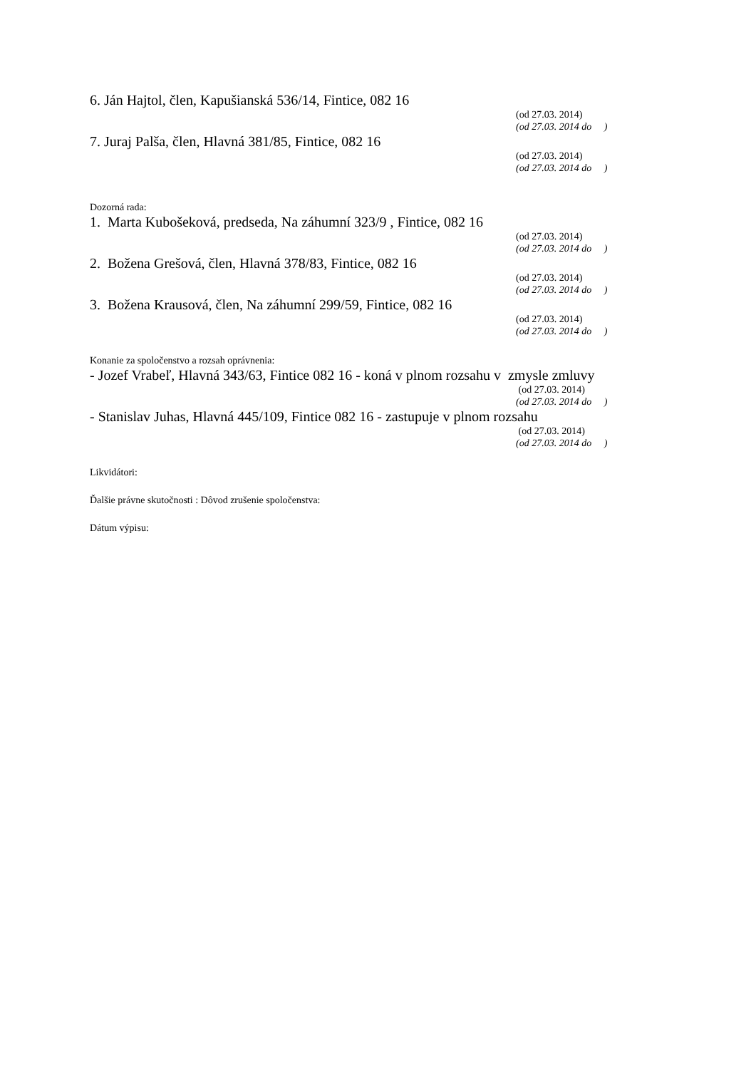6. Ján Hajtol, člen, Kapušianská 536/14, Fintice, 082 16
(od 27.03. 2014)
(od 27.03. 2014 do )
7. Juraj Palša, člen, Hlavná 381/85, Fintice, 082 16
(od 27.03. 2014)
(od 27.03. 2014 do )
Dozorná rada:
1. Marta Kubošeková, predseda, Na záhumní 323/9 , Fintice, 082 16
(od 27.03. 2014)
(od 27.03. 2014 do )
2. Božena Grešová, člen, Hlavná 378/83, Fintice, 082 16
(od 27.03. 2014)
(od 27.03. 2014 do )
3. Božena Krausová, člen, Na záhumní 299/59, Fintice, 082 16
(od 27.03. 2014)
(od 27.03. 2014 do )
Konanie za spoločenstvo a rozsah oprávnenia:
- Jozef Vrabeľ, Hlavná 343/63, Fintice 082 16 - koná v plnom rozsahu v zmysle zmluvy
(od 27.03. 2014)
(od 27.03. 2014 do )
- Stanislav Juhas, Hlavná 445/109, Fintice 082 16 - zastupuje v plnom rozsahu
(od 27.03. 2014)
(od 27.03. 2014 do )
Likvidátori:
Ďalšie právne skutočnosti : Dôvod zrušenie spoločenstva:
Dátum výpisu: